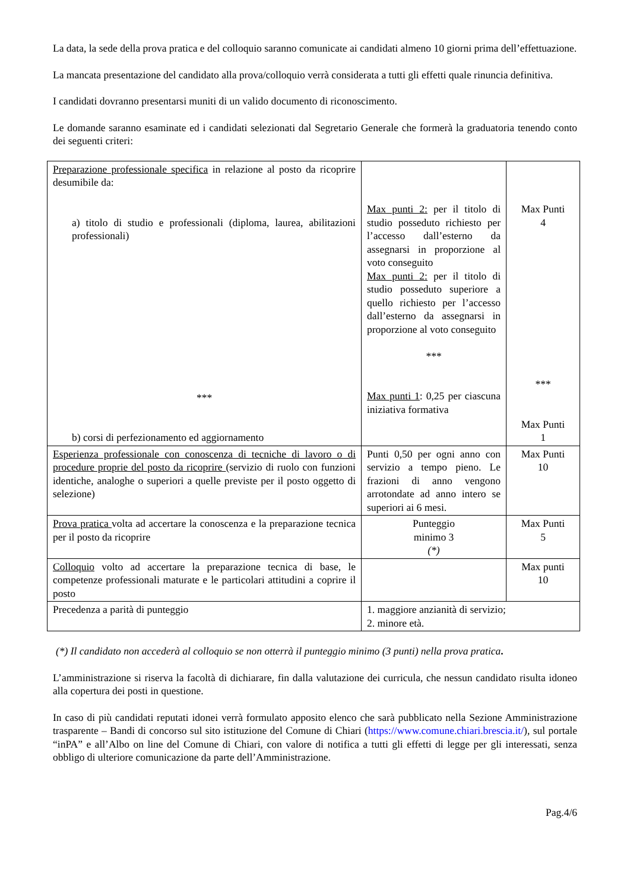La data, la sede della prova pratica e del colloquio saranno comunicate ai candidati almeno 10 giorni prima dell’effettuazione.
La mancata presentazione del candidato alla prova/colloquio verrà considerata a tutti gli effetti quale rinuncia definitiva.
I candidati dovranno presentarsi muniti di un valido documento di riconoscimento.
Le domande saranno esaminate ed i candidati selezionati dal Segretario Generale che formerà la graduatoria tenendo conto dei seguenti criteri:
| Preparazione professionale specifica in relazione al posto da ricoprire desumibile da: a) titolo di studio e professionali (diploma, laurea, abilitazioni professionali) *** b) corsi di perfezionamento ed aggiornamento | Max punti 2: per il titolo di studio posseduto richiesto per l’accesso dall’esterno da assegnarsi in proporzione al voto conseguito Max punti 2: per il titolo di studio posseduto superiore a quello richiesto per l’accesso dall’esterno da assegnarsi in proporzione al voto conseguito *** Max punti 1 : 0,25 per ciascuna iniziativa formativa | Max Punti 4 *** Max Punti 1 |
| Esperienza professionale con conoscenza di tecniche di lavoro o di procedure proprie del posto da ricoprire (servizio di ruolo con funzioni identiche, analoghe o superiori a quelle previste per il posto oggetto di selezione) | Punti 0,50 per ogni anno con servizio a tempo pieno. Le frazioni di anno vengono arrotondate ad anno intero se superiori ai 6 mesi. | Max Punti 10 |
| Prova pratica volta ad accertare la conoscenza e la preparazione tecnica per il posto da ricoprire | Punteggio minimo 3 (*) | Max Punti 5 |
| Colloquio volto ad accertare la preparazione tecnica di base, le competenze professionali maturate e le particolari attitudini a coprire il posto | | Max punti 10 |
| Precedenza a parità di punteggio | 1. maggiore anzianità di servizio; 2. minore età. | |
(*) Il candidato non accederà al colloquio se non otterrà il punteggio minimo (3 punti) nella prova pratica.
L’amministrazione si riserva la facoltà di dichiarare, fin dalla valutazione dei curricula, che nessun candidato risulta idoneo alla copertura dei posti in questione.
In caso di più candidati reputati idonei verrà formulato apposito elenco che sarà pubblicato nella Sezione Amministrazione trasparente – Bandi di concorso sul sito istituzione del Comune di Chiari (https://www.comune.chiari.brescia.it/), sul portale “inPA” e all’Albo on line del Comune di Chiari, con valore di notifica a tutti gli effetti di legge per gli interessati, senza obbligo di ulteriore comunicazione da parte dell’Amministrazione.
Pag.4/6